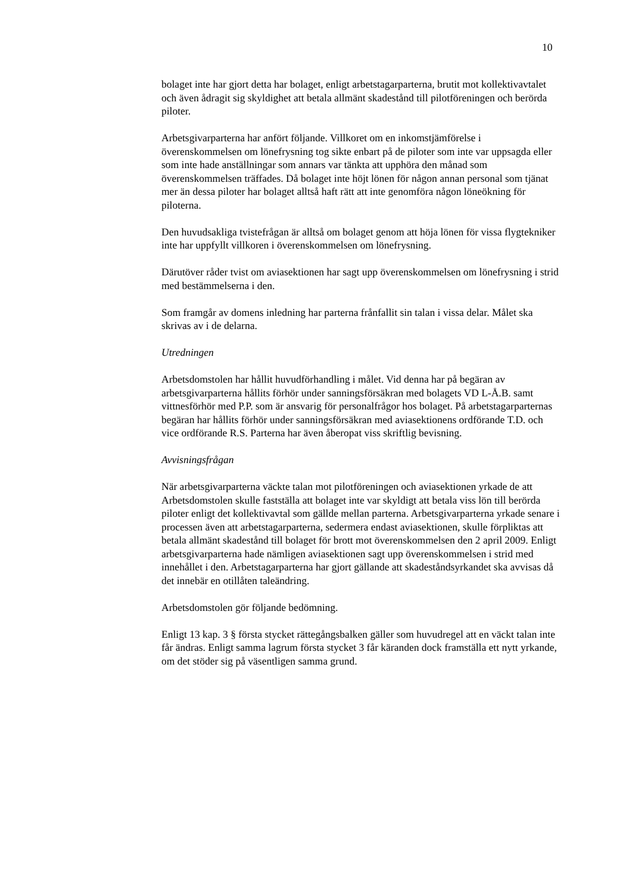10
bolaget inte har gjort detta har bolaget, enligt arbetstagarparterna, brutit mot kollektivavtalet och även ådragit sig skyldighet att betala allmänt skadestånd till pilotföreningen och berörda piloter.
Arbetsgivarparterna har anfört följande. Villkoret om en inkomstjämförelse i överenskommelsen om lönefrysning tog sikte enbart på de piloter som inte var uppsagda eller som inte hade anställningar som annars var tänkta att upphöra den månad som överenskommelsen träffades. Då bolaget inte höjt lönen för någon annan personal som tjänat mer än dessa piloter har bolaget alltså haft rätt att inte genomföra någon löneökning för piloterna.
Den huvudsakliga tvistefrågan är alltså om bolaget genom att höja lönen för vissa flygtekniker inte har uppfyllt villkoren i överenskommelsen om lönefrysning.
Därutöver råder tvist om aviasektionen har sagt upp överenskommelsen om lönefrysning i strid med bestämmelserna i den.
Som framgår av domens inledning har parterna frånfallit sin talan i vissa delar. Målet ska skrivas av i de delarna.
Utredningen
Arbetsdomstolen har hållit huvudförhandling i målet. Vid denna har på begäran av arbetsgivarparterna hållits förhör under sanningsförsäkran med bolagets VD L-Å.B. samt vittnesförhör med P.P. som är ansvarig för personalfrågor hos bolaget. På arbetstagarparternas begäran har hållits förhör under sanningsförsäkran med aviasektionens ordförande T.D. och vice ordförande R.S. Parterna har även åberopat viss skriftlig bevisning.
Avvisningsfrågan
När arbetsgivarparterna väckte talan mot pilotföreningen och aviasektionen yrkade de att Arbetsdomstolen skulle fastställa att bolaget inte var skyldigt att betala viss lön till berörda piloter enligt det kollektivavtal som gällde mellan parterna. Arbetsgivarparterna yrkade senare i processen även att arbetstagarparterna, sedermera endast aviasektionen, skulle förpliktas att betala allmänt skadestånd till bolaget för brott mot överenskommelsen den 2 april 2009. Enligt arbetsgivarparterna hade nämligen aviasektionen sagt upp överenskommelsen i strid med innehållet i den. Arbetstagarparterna har gjort gällande att skadeståndsyrkandet ska avvisas då det innebär en otillåten taleändring.
Arbetsdomstolen gör följande bedömning.
Enligt 13 kap. 3 § första stycket rättegångsbalken gäller som huvudregel att en väckt talan inte får ändras. Enligt samma lagrum första stycket 3 får käranden dock framställa ett nytt yrkande, om det stöder sig på väsentligen samma grund.